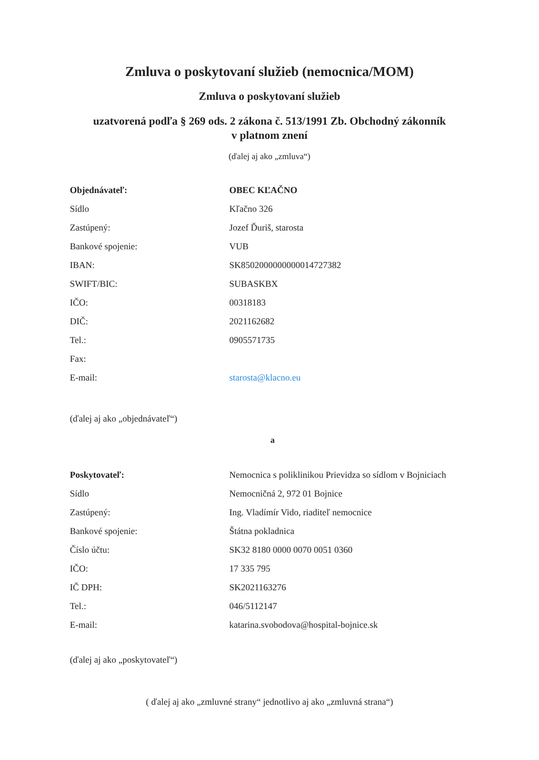Zmluva o poskytovaní služieb (nemocnica/MOM)
Zmluva o poskytovaní služieb
uzatvorená podľa § 269 ods. 2 zákona č. 513/1991 Zb. Obchodný zákonník
v platnom znení
(ďalej aj ako „zmluva“)
| Objednávateľ: | OBEC KĽAČNO |
| Sídlo | Kľačno 326 |
| Zastúpený: | Jozef Ďuriš, starosta |
| Bankové spojenie: | VUB |
| IBAN: | SK8502000000000014727382 |
| SWIFT/BIC: | SUBASKBX |
| IČO: | 00318183 |
| DIČ: | 2021162682 |
| Tel.: | 0905571735 |
| Fax: | |
| E-mail: | starosta@klacno.eu |
(ďalej aj ako „objednávateľ“)
a
| Poskytovateľ: | Nemocnica s poliklinikou Prievidza so sídlom v Bojniciach |
| Sídlo | Nemocničná 2, 972 01 Bojnice |
| Zastúpený: | Ing. Vladímír Vido, riaditeľ nemocnice |
| Bankové spojenie: | Štátna pokladnica |
| Číslo účtu: | SK32 8180 0000 0070 0051 0360 |
| IČO: | 17 335 795 |
| IČ DPH: | SK2021163276 |
| Tel.: | 046/5112147 |
| E-mail: | katarina.svobodova@hospital-bojnice.sk |
(ďalej aj ako „poskytovateľ“)
( ďalej aj ako „zmluvné strany“ jednotlivo aj ako „zmluvná strana“)